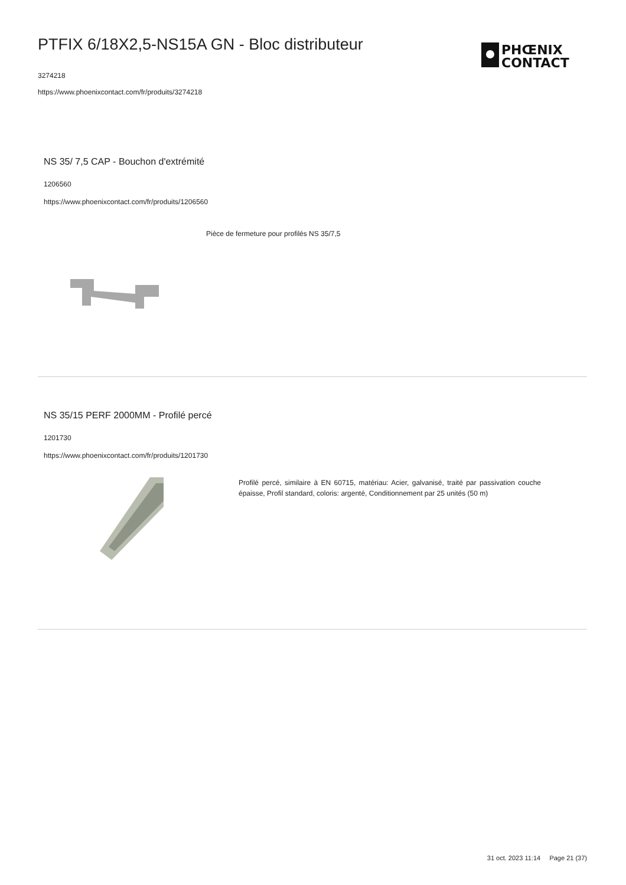PTFIX 6/18X2,5-NS15A GN - Bloc distributeur
3274218
https://www.phoenixcontact.com/fr/produits/3274218
PHŒNIX
CONTACT
NS 35/ 7,5 CAP - Bouchon d'extrémité
1206560
https://www.phoenixcontact.com/fr/produits/1206560
Pièce de fermeture pour profilés NS 35/7,5
NS 35/15 PERF 2000MM - Profilé percé
1201730
https://www.phoenixcontact.com/fr/produits/1201730
Profilé percé, similaire à EN 60715, matériau: Acier, galvanisé, traité par passivation couche épaisse, Profil standard, coloris: argenté, Conditionnement par 25 unités (50 m)
31 oct. 2023 11:14 Page 21 (37)